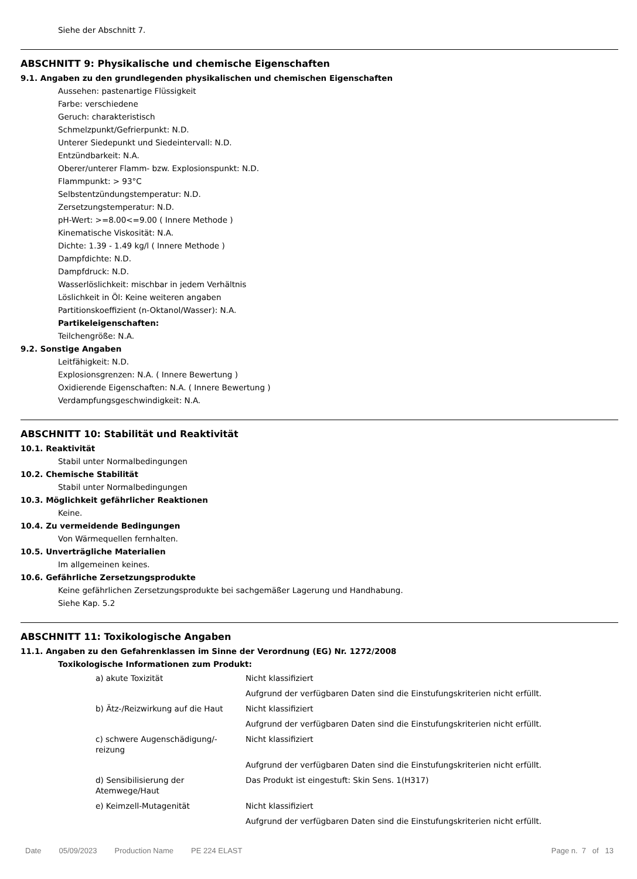Siehe der Abschnitt 7.
ABSCHNITT 9: Physikalische und chemische Eigenschaften
9.1. Angaben zu den grundlegenden physikalischen und chemischen Eigenschaften
Aussehen: pastenartige Flüssigkeit
Farbe: verschiedene
Geruch: charakteristisch
Schmelzpunkt/Gefrierpunkt: N.D.
Unterer Siedepunkt und Siedeintervall: N.D.
Entzündbarkeit: N.A.
Oberer/unterer Flamm- bzw. Explosionspunkt: N.D.
Flammpunkt: > 93°C
Selbstentzündungstemperatur: N.D.
Zersetzungstemperatur: N.D.
pH-Wert: >=8.00<=9.00 ( Innere Methode )
Kinematische Viskosität: N.A.
Dichte: 1.39 - 1.49 kg/l ( Innere Methode )
Dampfdichte: N.D.
Dampfdruck: N.D.
Wasserlöslichkeit: mischbar in jedem Verhältnis
Löslichkeit in Öl: Keine weiteren angaben
Partitionskoeffizient (n-Oktanol/Wasser): N.A.
Partikeleigenschaften:
Teilchengröße: N.A.
9.2. Sonstige Angaben
Leitfähigkeit: N.D.
Explosionsgrenzen: N.A. ( Innere Bewertung )
Oxidierende Eigenschaften: N.A. ( Innere Bewertung )
Verdampfungsgeschwindigkeit: N.A.
ABSCHNITT 10: Stabilität und Reaktivität
10.1. Reaktivität
Stabil unter Normalbedingungen
10.2. Chemische Stabilität
Stabil unter Normalbedingungen
10.3. Möglichkeit gefährlicher Reaktionen
Keine.
10.4. Zu vermeidende Bedingungen
Von Wärmequellen fernhalten.
10.5. Unverträgliche Materialien
Im allgemeinen keines.
10.6. Gefährliche Zersetzungsprodukte
Keine gefährlichen Zersetzungsprodukte bei sachgemäßer Lagerung und Handhabung.
Siehe Kap. 5.2
ABSCHNITT 11: Toxikologische Angaben
11.1. Angaben zu den Gefahrenklassen im Sinne der Verordnung (EG) Nr. 1272/2008
Toxikologische Informationen zum Produkt:
| a) akute Toxizität | Nicht klassifiziert |
| | Aufgrund der verfügbaren Daten sind die Einstufungskriterien nicht erfüllt. |
| b) Ätz-/Reizwirkung auf die Haut | Nicht klassifiziert |
| | Aufgrund der verfügbaren Daten sind die Einstufungskriterien nicht erfüllt. |
| c) schwere Augenschädigung/- reizung | Nicht klassifiziert |
| | Aufgrund der verfügbaren Daten sind die Einstufungskriterien nicht erfüllt. |
| d) Sensibilisierung der Atemwege/Haut | Das Produkt ist eingestuft: Skin Sens. 1(H317) |
| e) Keimzell-Mutagenität | Nicht klassifiziert |
| | Aufgrund der verfügbaren Daten sind die Einstufungskriterien nicht erfüllt. |
Date 05/09/2023 Production Name PE 224 ELAST Page n. 7 of 13